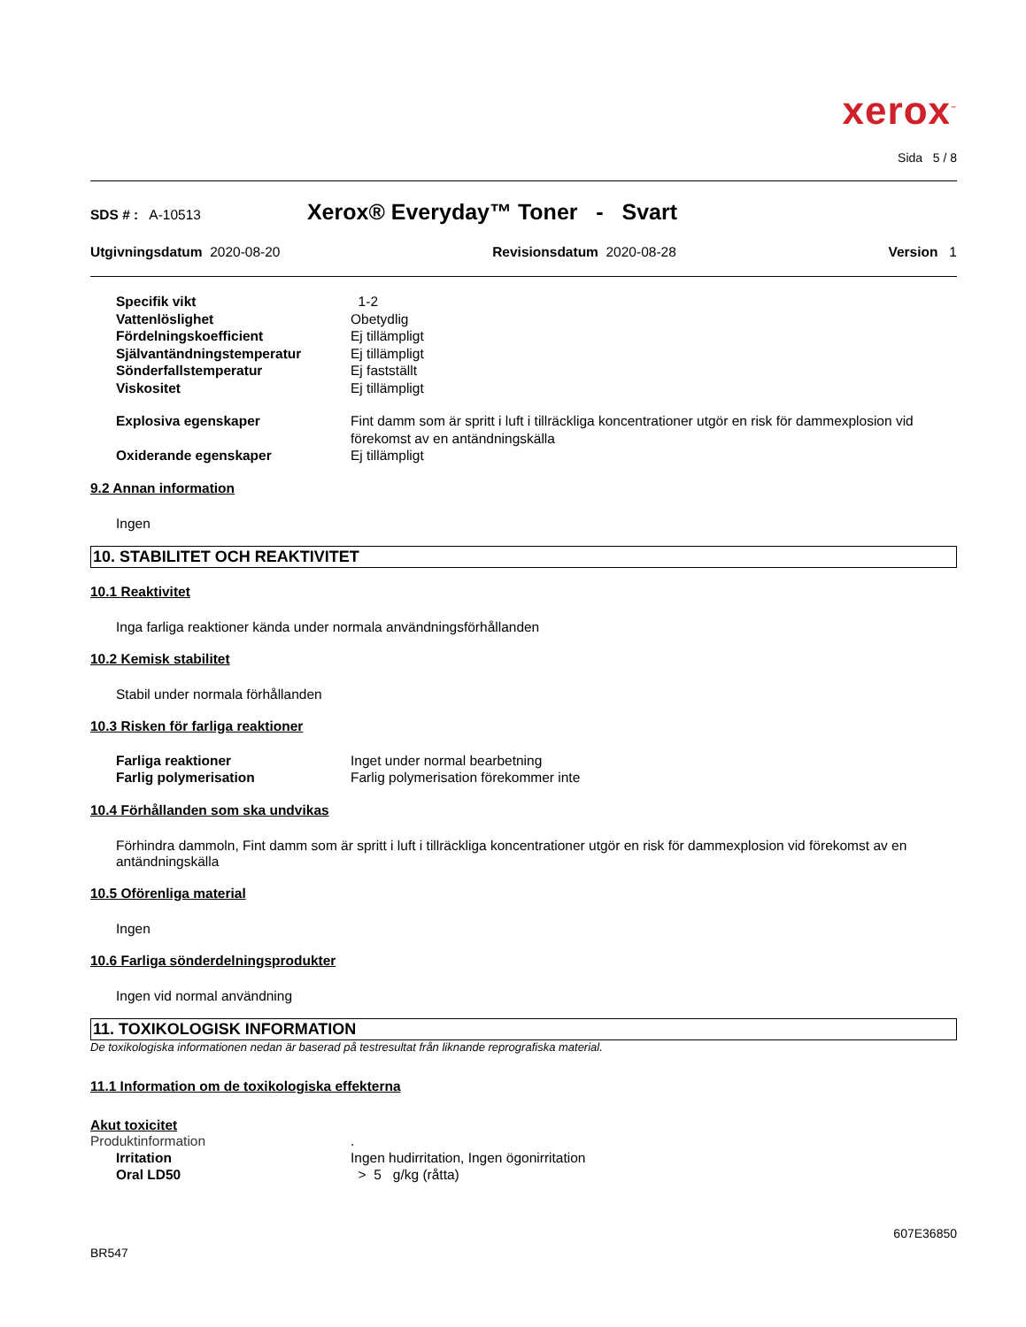xerox<sup>™</sup>
Sida 5 / 8
SDS # : A-10513 Xerox® Everyday™ Toner - Svart
Utgivningsdatum 2020-08-20 Revisionsdatum 2020-08-28 Version 1
Specifik vikt 1-2
Vattenlöslighet Obetydlig
Fördelningskoefficient Ej tillämpligt
Självantändningstemperatur Ej tillämpligt
Sönderfallstemperatur Ej fastställt
Viskositet Ej tillämpligt
Explosiva egenskaper Fint damm som är spritt i luft i tillräckliga koncentrationer utgör en risk för dammexplosion vid förekomst av en antändningskälla
Oxiderande egenskaper Ej tillämpligt
9.2 Annan information
Ingen
10. STABILITET OCH REAKTIVITET
10.1 Reaktivitet
Inga farliga reaktioner kända under normala användningsförhållanden
10.2 Kemisk stabilitet
Stabil under normala förhållanden
10.3 Risken för farliga reaktioner
Farliga reaktioner Inget under normal bearbetning
Farlig polymerisation Farlig polymerisation förekommer inte
10.4 Förhållanden som ska undvikas
Förhindra dammoln, Fint damm som är spritt i luft i tillräckliga koncentrationer utgör en risk för dammexplosion vid förekomst av en antändningskälla
10.5 Oförenliga material
Ingen
10.6 Farliga sönderdelningsprodukter
Ingen vid normal användning
11. TOXIKOLOGISK INFORMATION
De toxikologiska informationen nedan är baserad på testresultat från liknande reprografiska material.
11.1 Information om de toxikologiska effekterna
Akut toxicitet
Produktinformation.
Irritation Ingen hudirritation, Ingen ögonirritation
Oral LD50 > 5 g/kg (råtta)
607E36850
BR547